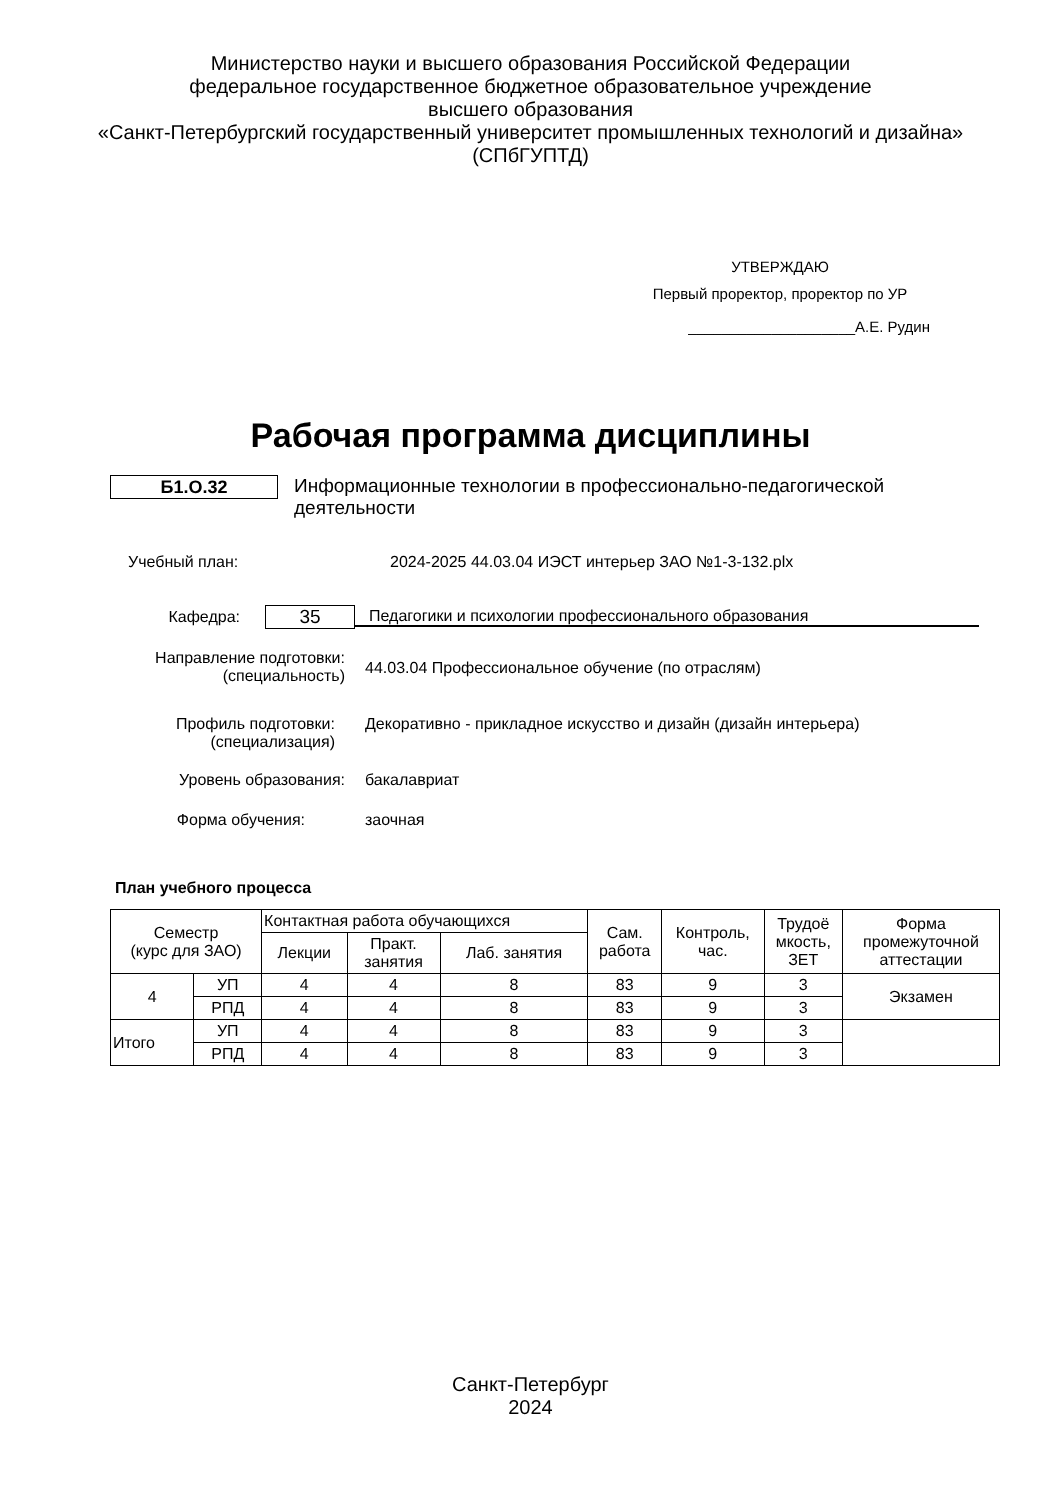Министерство науки и высшего образования Российской Федерации
федеральное государственное бюджетное образовательное учреждение
высшего образования
«Санкт-Петербургский государственный университет промышленных технологий и дизайна»
(СПбГУПТД)
УТВЕРЖДАЮ
Первый проректор, проректор по УР
____________________А.Е. Рудин
Рабочая программа дисциплины
Б1.О.32
Информационные технологии в профессионально-педагогической деятельности
Учебный план: 2024-2025 44.03.04 ИЭСТ интерьер ЗАО №1-3-132.plx
Кафедра:
35
Педагогики и психологии профессионального образования
Направление подготовки:
(специальность)
44.03.04 Профессиональное обучение (по отраслям)
Профиль подготовки:
(специализация)
Декоративно - прикладное искусство и дизайн (дизайн интерьера)
Уровень образования: бакалавриат
Форма обучения: заочная
План учебного процесса
| Семестр (курс для ЗАО) | | Контактная работа обучающихся | | | Сам. работа | Контроль, час. | Трудоё мкость, ЗЕТ | Форма промежуточной аттестации |
| --- | --- | --- | --- | --- | --- | --- | --- | --- |
| | | Лекции | Практ. занятия | Лаб. занятия | | | | |
| 4 | УП | 4 | 4 | 8 | 83 | 9 | 3 | Экзамен |
| | РПД | 4 | 4 | 8 | 83 | 9 | 3 | |
| Итого | УП | 4 | 4 | 8 | 83 | 9 | 3 | |
| | РПД | 4 | 4 | 8 | 83 | 9 | 3 | |
Санкт-Петербург
2024